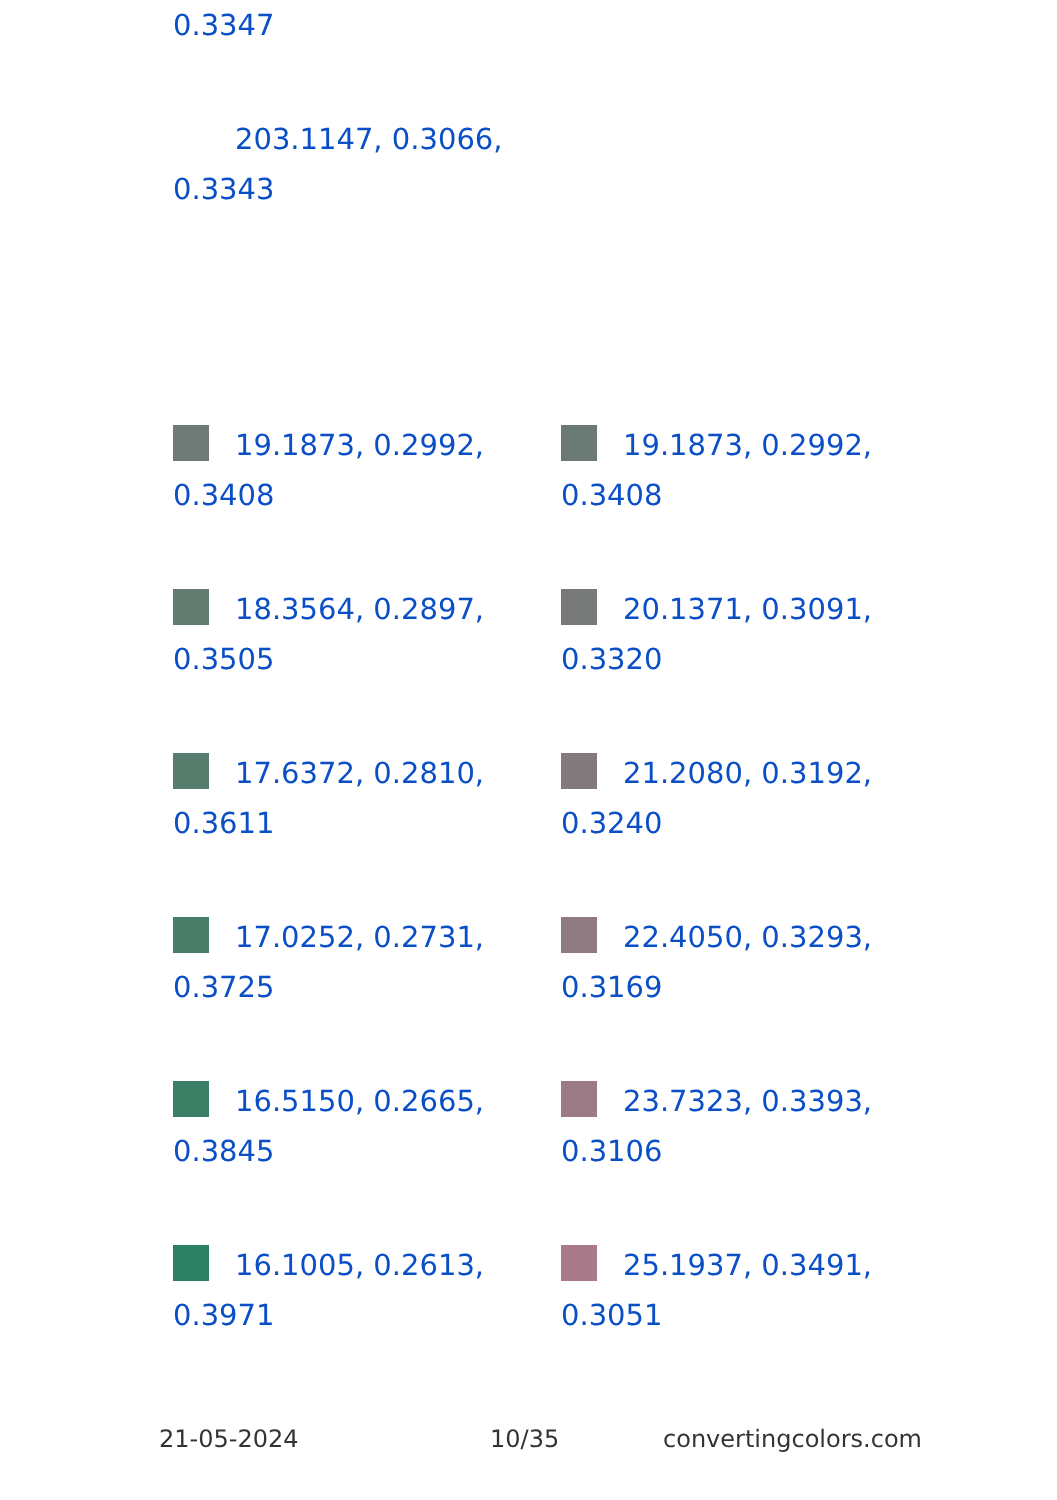0.3347
203.1147, 0.3066, 0.3343
19.1873, 0.2992, 0.3408
19.1873, 0.2992, 0.3408
18.3564, 0.2897, 0.3505
20.1371, 0.3091, 0.3320
17.6372, 0.2810, 0.3611
21.2080, 0.3192, 0.3240
17.0252, 0.2731, 0.3725
22.4050, 0.3293, 0.3169
16.5150, 0.2665, 0.3845
23.7323, 0.3393, 0.3106
16.1005, 0.2613, 0.3971
25.1937, 0.3491, 0.3051
21-05-2024 10/35 convertingcolors.com